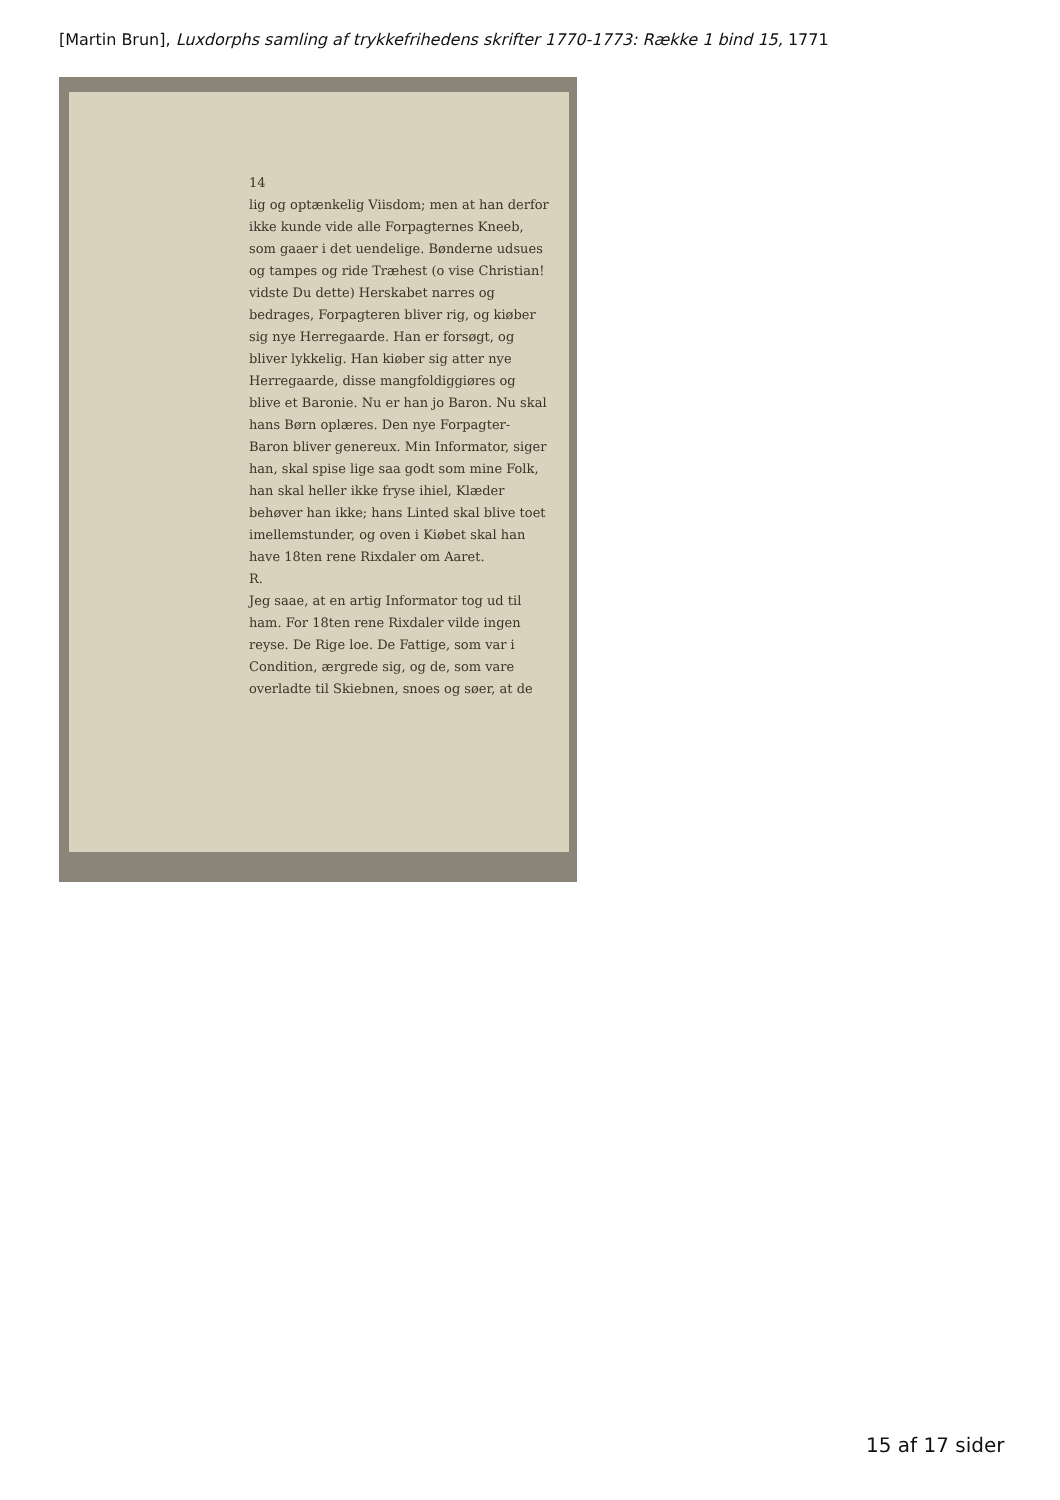[Martin Brun], Luxdorphs samling af trykkefrihedens skrifter 1770-1773: Række 1 bind 15, 1771
14
lig og optænkelig Viisdom; men at han derfor ikke kunde vide alle Forpagternes Kneeb, som gaaer i det uendelige. Bønderne udsues og tampes og ride Træhest (o vise Christian! vidste Du dette) Herskabet narres og bedrages, Forpagteren bliver rig, og kiøber sig nye Herregaarde. Han er forsøgt, og bliver lykkelig. Han kiøber sig atter nye Herregaarde, disse mangfoldiggiøres og blive et Baronie. Nu er han jo Baron. Nu skal hans Børn oplæres. Den nye Forpagter-Baron bliver genereux. Min Informator, siger han, skal spise lige saa godt som mine Folk, han skal heller ikke fryse ihiel, Klæder behøver han ikke; hans Linted skal blive toet imellemstunder, og oven i Kiøbet skal han have 18ten rene Rixdaler om Aaret.
R.
Jeg saae, at en artig Informator tog ud til ham. For 18ten rene Rixdaler vilde ingen reyse. De Rige loe. De Fattige, som var i Condition, ærgrede sig, og de, som vare overladte til Skiebnen, snoes og søer, at de
15 af 17 sider